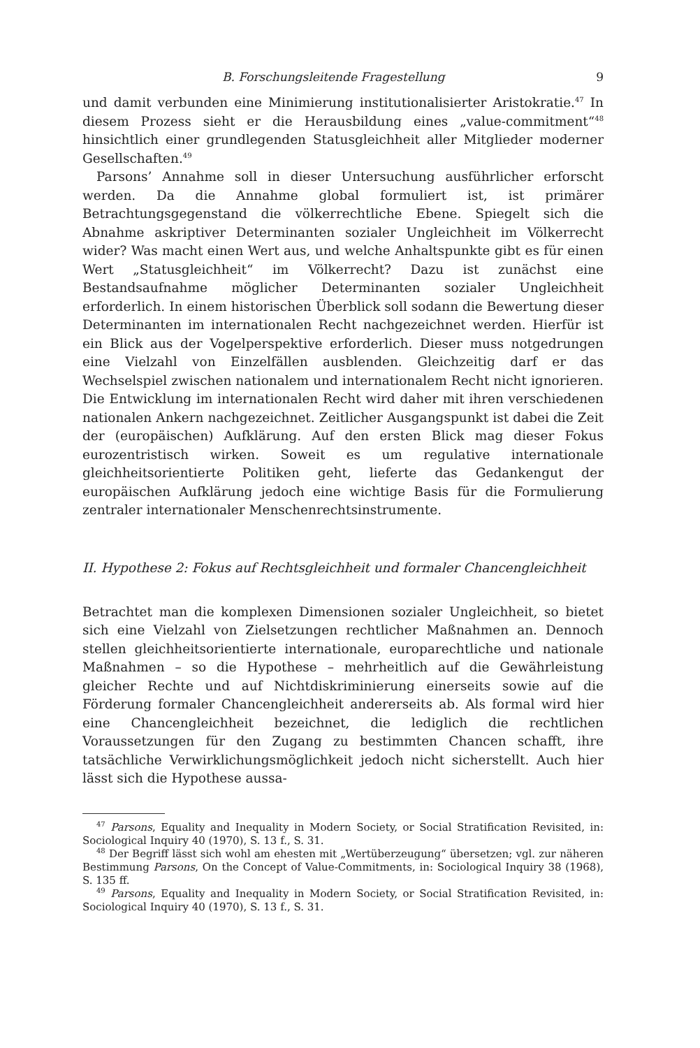B. Forschungsleitende Fragestellung 9
und damit verbunden eine Minimierung institutionalisierter Aristokratie.<sup>47</sup> In diesem Prozess sieht er die Herausbildung eines „value-commitment“<sup>48</sup> hinsichtlich einer grundlegenden Statusgleichheit aller Mitglieder moderner Gesellschaften.<sup>49</sup>
Parsons’ Annahme soll in dieser Untersuchung ausführlicher erforscht werden. Da die Annahme global formuliert ist, ist primärer Betrachtungsgegenstand die völkerrechtliche Ebene. Spiegelt sich die Abnahme askriptiver Determinanten sozialer Ungleichheit im Völkerrecht wider? Was macht einen Wert aus, und welche Anhaltspunkte gibt es für einen Wert „Statusgleichheit“ im Völkerrecht? Dazu ist zunächst eine Bestandsaufnahme möglicher Determinanten sozialer Ungleichheit erforderlich. In einem historischen Überblick soll sodann die Bewertung dieser Determinanten im internationalen Recht nachgezeichnet werden. Hierfür ist ein Blick aus der Vogelperspektive erforderlich. Dieser muss notgedrungen eine Vielzahl von Einzelfällen ausblenden. Gleichzeitig darf er das Wechselspiel zwischen nationalem und internationalem Recht nicht ignorieren. Die Entwicklung im internationalen Recht wird daher mit ihren verschiedenen nationalen Ankern nachgezeichnet. Zeitlicher Ausgangspunkt ist dabei die Zeit der (europäischen) Aufklärung. Auf den ersten Blick mag dieser Fokus eurozentristisch wirken. Soweit es um regulative internationale gleichheitsorientierte Politiken geht, lieferte das Gedankengut der europäischen Aufklärung jedoch eine wichtige Basis für die Formulierung zentraler internationaler Menschenrechtsinstrumente.
II. Hypothese 2: Fokus auf Rechtsgleichheit und formaler Chancengleichheit
Betrachtet man die komplexen Dimensionen sozialer Ungleichheit, so bietet sich eine Vielzahl von Zielsetzungen rechtlicher Maßnahmen an. Dennoch stellen gleichheitsorientierte internationale, europarechtliche und nationale Maßnahmen – so die Hypothese – mehrheitlich auf die Gewährleistung gleicher Rechte und auf Nichtdiskriminierung einerseits sowie auf die Förderung formaler Chancengleichheit andererseits ab. Als formal wird hier eine Chancengleichheit bezeichnet, die lediglich die rechtlichen Voraussetzungen für den Zugang zu bestimmten Chancen schafft, ihre tatsächliche Verwirklichungsmöglichkeit jedoch nicht sicherstellt. Auch hier lässt sich die Hypothese aussa-
<sup>47</sup> Parsons, Equality and Inequality in Modern Society, or Social Stratification Revisited, in: Sociological Inquiry 40 (1970), S. 13 f., S. 31.
<sup>48</sup> Der Begriff lässt sich wohl am ehesten mit „Wertüberzeugung“ übersetzen; vgl. zur näheren Bestimmung Parsons, On the Concept of Value-Commitments, in: Sociological Inquiry 38 (1968), S. 135 ff.
<sup>49</sup> Parsons, Equality and Inequality in Modern Society, or Social Stratification Revisited, in: Sociological Inquiry 40 (1970), S. 13 f., S. 31.